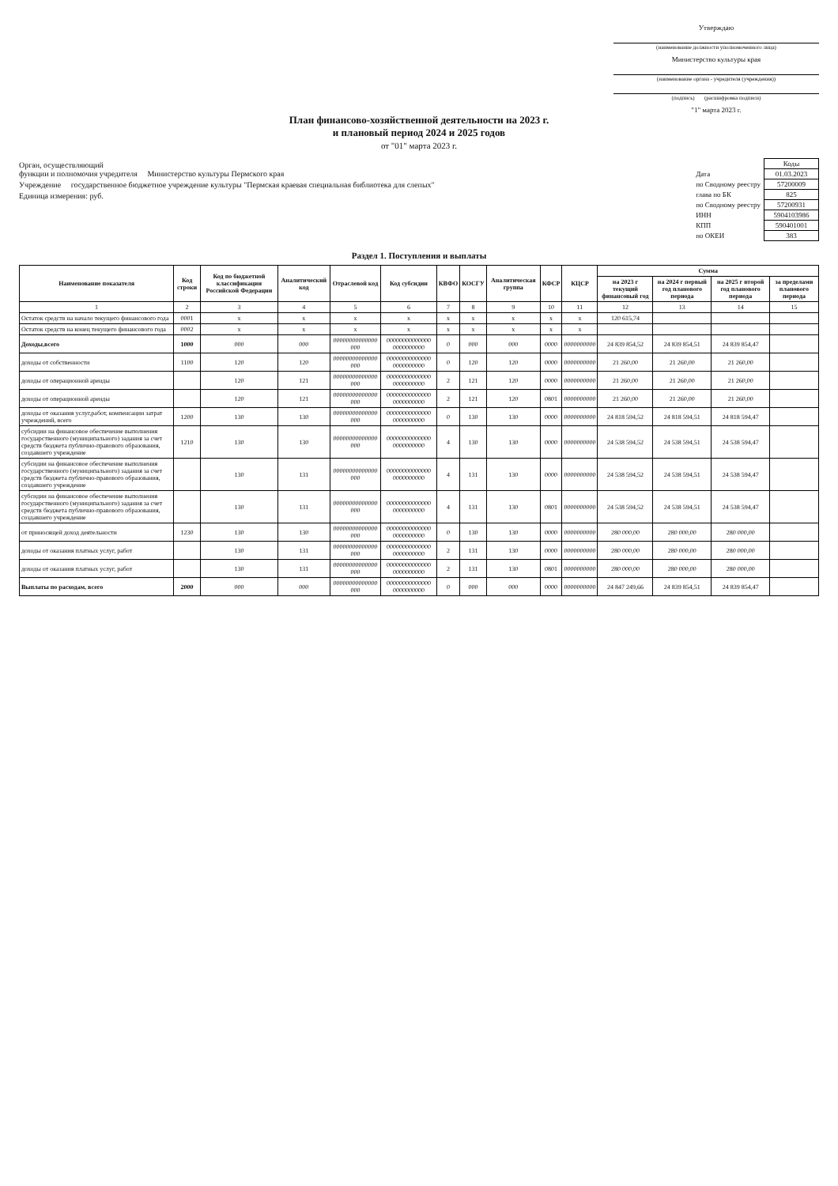Утверждаю
(наименование должности уполномоченного лица)
Министерство культуры края
(наименование органа - учредителя (учреждения))
(подпись) (расшифровка подписи)
"1" марта 2023 г.
План финансово-хозяйственной деятельности на 2023 г.
и плановый период 2024 и 2025 годов
от "01" марта 2023 г.
Орган, осуществляющий
функции и полномочия учредителя Министерство культуры Пермского края
Учреждение государственное бюджетное учреждение культуры "Пермская краевая специальная библиотека для слепых"
Единица измерения: руб.
| | Коды |
| Дата | 01.03.2023 |
| по Сводному реестру | 57200009 |
| глава по БК | 825 |
| по Сводному реестру | 57200931 |
| ИНН | 5904103986 |
| КПП | 590401001 |
| по ОКЕИ | 383 |
Раздел 1. Поступления и выплаты
| Наименование показателя | Код строки | Код по бюджетной классификации Российской Федерации | Аналитический код | Отраслевой код | Код субсидии | КВФО | КОСГУ | Аналитическая группа | КФСР | КЦСР | Сумма | | | |
| --- | --- | --- | --- | --- | --- | --- | --- | --- | --- | --- | --- | --- | --- | --- |
| | | | | | | | | | | | на 2023 г текущий финансовый год | на 2024 г первый год планового периода | на 2025 г второй год планового периода | за пределами планового периода |
| 1 | 2 | 3 | 4 | 5 | 6 | 7 | 8 | 9 | 10 | 11 | 12 | 13 | 14 | 15 |
| Остаток средств на начало текущего финансового года | 0001 | x | x | x | x | x | x | x | x | x | 120 615,74 | | | |
| Остаток средств на конец текущего финансового года | 0002 | x | x | x | x | x | x | x | x | x | | | | |
| Доходы,всего | 1000 | 000 | 000 | 00000000000000 000 | 00000000000000 0000000000 | 0 | 000 | 000 | 0000 | 0000000000 | 24 839 854,52 | 24 839 854,51 | 24 839 854,47 | |
| доходы от собственности | 1100 | 120 | 120 | 00000000000000 000 | 00000000000000 0000000000 | 0 | 120 | 120 | 0000 | 0000000000 | 21 260,00 | 21 260,00 | 21 260,00 | |
| доходы от операционной аренды | | 120 | 121 | 00000000000000 000 | 00000000000000 0000000000 | 2 | 121 | 120 | 0000 | 0000000000 | 21 260,00 | 21 260,00 | 21 260,00 | |
| доходы от операционной аренды | | 120 | 121 | 00000000000000 000 | 00000000000000 0000000000 | 2 | 121 | 120 | 0801 | 0000000000 | 21 260,00 | 21 260,00 | 21 260,00 | |
| доходы от оказания услуг,работ, компенсации затрат учреждений, всего | 1200 | 130 | 130 | 00000000000000 000 | 00000000000000 0000000000 | 0 | 130 | 130 | 0000 | 0000000000 | 24 818 594,52 | 24 818 594,51 | 24 818 594,47 | |
| субсидии на финансовое обеспечение выполнения государственного (муниципального) задания за счет средств бюджета публично-правового образования, создавшего учреждение | 1210 | 130 | 130 | 00000000000000 000 | 00000000000000 0000000000 | 4 | 130 | 130 | 0000 | 0000000000 | 24 538 594,52 | 24 538 594,51 | 24 538 594,47 | |
| субсидии на финансовое обеспечение выполнения государственного (муниципального) задания за счет средств бюджета публично-правового образования, создавшего учреждение | | 130 | 131 | 00000000000000 000 | 00000000000000 0000000000 | 4 | 131 | 130 | 0000 | 0000000000 | 24 538 594,52 | 24 538 594,51 | 24 538 594,47 | |
| субсидии на финансовое обеспечение выполнения государственного (муниципального) задания за счет средств бюджета публично-правового образования, создавшего учреждение | | 130 | 131 | 00000000000000 000 | 00000000000000 0000000000 | 4 | 131 | 130 | 0801 | 0000000000 | 24 538 594,52 | 24 538 594,51 | 24 538 594,47 | |
| от приносящей доход деятельности | 1230 | 130 | 130 | 00000000000000 000 | 00000000000000 0000000000 | 0 | 130 | 130 | 0000 | 0000000000 | 280 000,00 | 280 000,00 | 280 000,00 | |
| доходы от оказания платных услуг, работ | | 130 | 131 | 00000000000000 000 | 00000000000000 0000000000 | 2 | 131 | 130 | 0000 | 0000000000 | 280 000,00 | 280 000,00 | 280 000,00 | |
| доходы от оказания платных услуг, работ | | 130 | 131 | 00000000000000 000 | 00000000000000 0000000000 | 2 | 131 | 130 | 0801 | 0000000000 | 280 000,00 | 280 000,00 | 280 000,00 | |
| Выплаты по расходам, всего | 2000 | 000 | 000 | 00000000000000 000 | 00000000000000 0000000000 | 0 | 000 | 000 | 0000 | 0000000000 | 24 847 249,66 | 24 839 854,51 | 24 839 854,47 | |